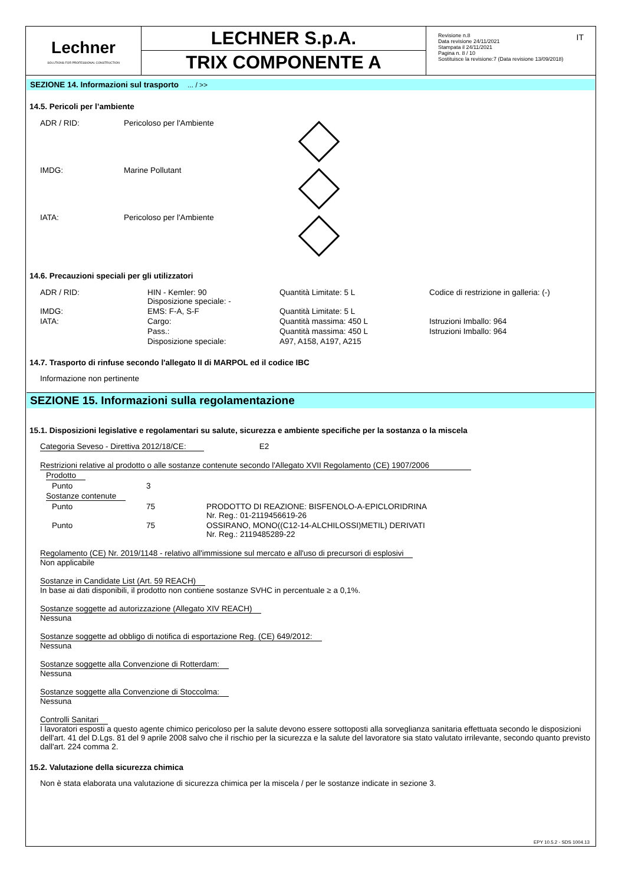Lechner
SOLUTIONS FOR PROFESSIONAL CONSTRUCTION
LECHNER S.p.A.
TRIX COMPONENTE A
Revisione n.8
Data revisione 24/11/2021
Stampata il 24/11/2021
Pagina n. 8 / 10
Sostituisce la revisione:7 (Data revisione 13/09/2018)
IT
SEZIONE 14. Informazioni sul trasporto ... / >>
14.5. Pericoli per l’ambiente
| ADR / RID: | Pericoloso per l'Ambiente | |
| IMDG: | Marine Pollutant | |
| IATA: | Pericoloso per l'Ambiente | |
14.6. Precauzioni speciali per gli utilizzatori
| ADR / RID: | HIN - Kemler: 90 Disposizione speciale: - | Quantità Limitate: 5 L | Codice di restrizione in galleria: (-) |
| IMDG: | EMS: F-A, S-F | Quantità Limitate: 5 L | |
| IATA: | Cargo: | Quantità massima: 450 L | Istruzioni Imballo: 964 |
| | Pass.: | Quantità massima: 450 L | Istruzioni Imballo: 964 |
| | Disposizione speciale: | A97, A158, A197, A215 | |
14.7. Trasporto di rinfuse secondo l'allegato II di MARPOL ed il codice IBC
Informazione non pertinente
SEZIONE 15. Informazioni sulla regolamentazione
15.1. Disposizioni legislative e regolamentari su salute, sicurezza e ambiente specifiche per la sostanza o la miscela
Categoria Seveso - Direttiva 2012/18/CE: E2
Restrizioni relative al prodotto o alle sostanze contenute secondo l'Allegato XVII Regolamento (CE) 1907/2006
| Prodotto | | |
| Punto | 3 | |
| Sostanze contenute | | |
| Punto | 75 | PRODOTTO DI REAZIONE: BISFENOLO-A-EPICLORIDRINA Nr. Reg.: 01-2119456619-26 |
| Punto | 75 | OSSIRANO, MONO((C12-14-ALCHILOSSI)METIL) DERIVATI Nr. Reg.: 2119485289-22 |
Regolamento (CE) Nr. 2019/1148 - relativo all'immissione sul mercato e all'uso di precursori di esplosivi
Non applicabile
Sostanze in Candidate List (Art. 59 REACH)
In base ai dati disponibili, il prodotto non contiene sostanze SVHC in percentuale ≥ a 0,1%.
Sostanze soggette ad autorizzazione (Allegato XIV REACH)
Nessuna
Sostanze soggette ad obbligo di notifica di esportazione Reg. (CE) 649/2012:
Nessuna
Sostanze soggette alla Convenzione di Rotterdam:
Nessuna
Sostanze soggette alla Convenzione di Stoccolma:
Nessuna
Controlli Sanitari
I lavoratori esposti a questo agente chimico pericoloso per la salute devono essere sottoposti alla sorveglianza sanitaria effettuata secondo le disposizioni dell'art. 41 del D.Lgs. 81 del 9 aprile 2008 salvo che il rischio per la sicurezza e la salute del lavoratore sia stato valutato irrilevante, secondo quanto previsto dall'art. 224 comma 2.
15.2. Valutazione della sicurezza chimica
Non è stata elaborata una valutazione di sicurezza chimica per la miscela / per le sostanze indicate in sezione 3.
EPY 10.5.2 - SDS 1004.13